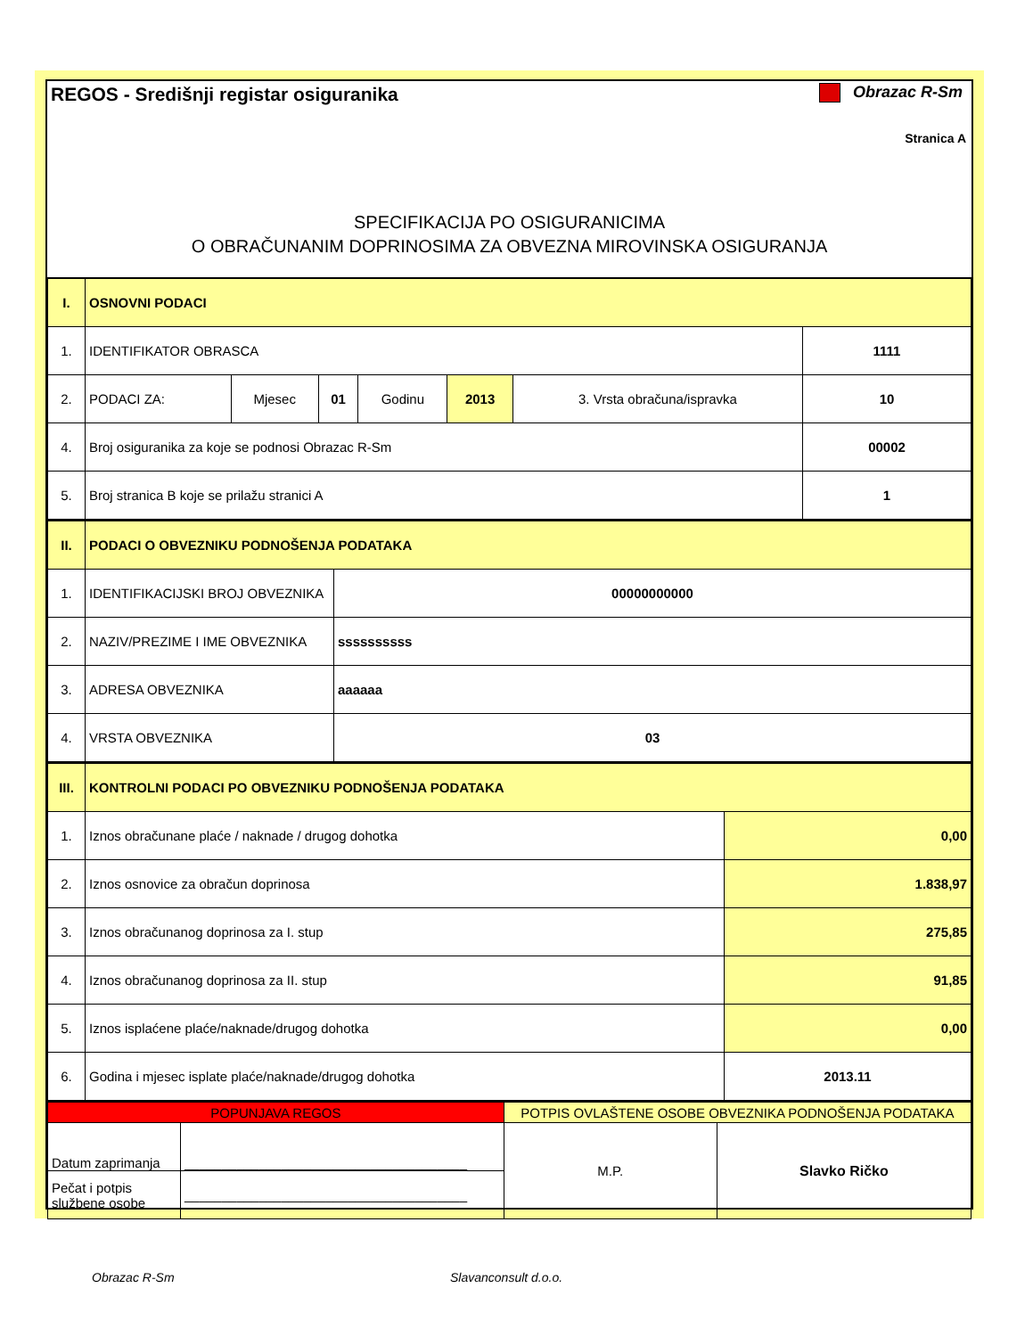REGOS - Središnji registar osiguranika
Obrazac R-Sm
Stranica A
SPECIFIKACIJA PO OSIGURANICIMA
O OBRAČUNANIM DOPRINOSIMA ZA OBVEZNA MIROVINSKA OSIGURANJA
| I. | OSNOVNI PODACI | | | | | | |
| 1. | IDENTIFIKATOR OBRASCA | | | | | | 1111 |
| 2. | PODACI ZA: | Mjesec | 01 | Godinu | 2013 | 3. Vrsta obračuna/ispravka | 10 |
| 4. | Broj osiguranika za koje se podnosi Obrazac R-Sm | | | | | | 00002 |
| 5. | Broj stranica B koje se prilažu stranici A | | | | | | 1 |
| II. | PODACI O OBVEZNIKU PODNOŠENJA PODATAKA | |
| 1. | IDENTIFIKACIJSKI BROJ OBVEZNIKA | 00000000000 |
| 2. | NAZIV/PREZIME I IME OBVEZNIKA | ssssssssss |
| 3. | ADRESA OBVEZNIKA | aaaaaa |
| 4. | VRSTA OBVEZNIKA | 03 |
| III. | KONTROLNI PODACI PO OBVEZNIKU PODNOŠENJA PODATAKA | |
| 1. | Iznos obračunane plaće / naknade / drugog dohotka | 0,00 |
| 2. | Iznos osnovice za obračun doprinosa | 1.838,97 |
| 3. | Iznos obračunanog doprinosa za I. stup | 275,85 |
| 4. | Iznos obračunanog doprinosa za II. stup | 91,85 |
| 5. | Iznos isplaćene plaće/naknade/drugog dohotka | 0,00 |
| 6. | Godina i mjesec isplate plaće/naknade/drugog dohotka | 2013.11 |
| POPUNJAVA REGOS | | POTPIS OVLAŠTENE OSOBE OBVEZNIKA PODNOŠENJA PODATAKA | |
| Datum zaprimanja | ______________________________________ | M.P. | Slavko Ričko |
| Pečat i potpis službene osobe | ______________________________________ | | |
Obrazac R-Sm Slavanconsult d.o.o.